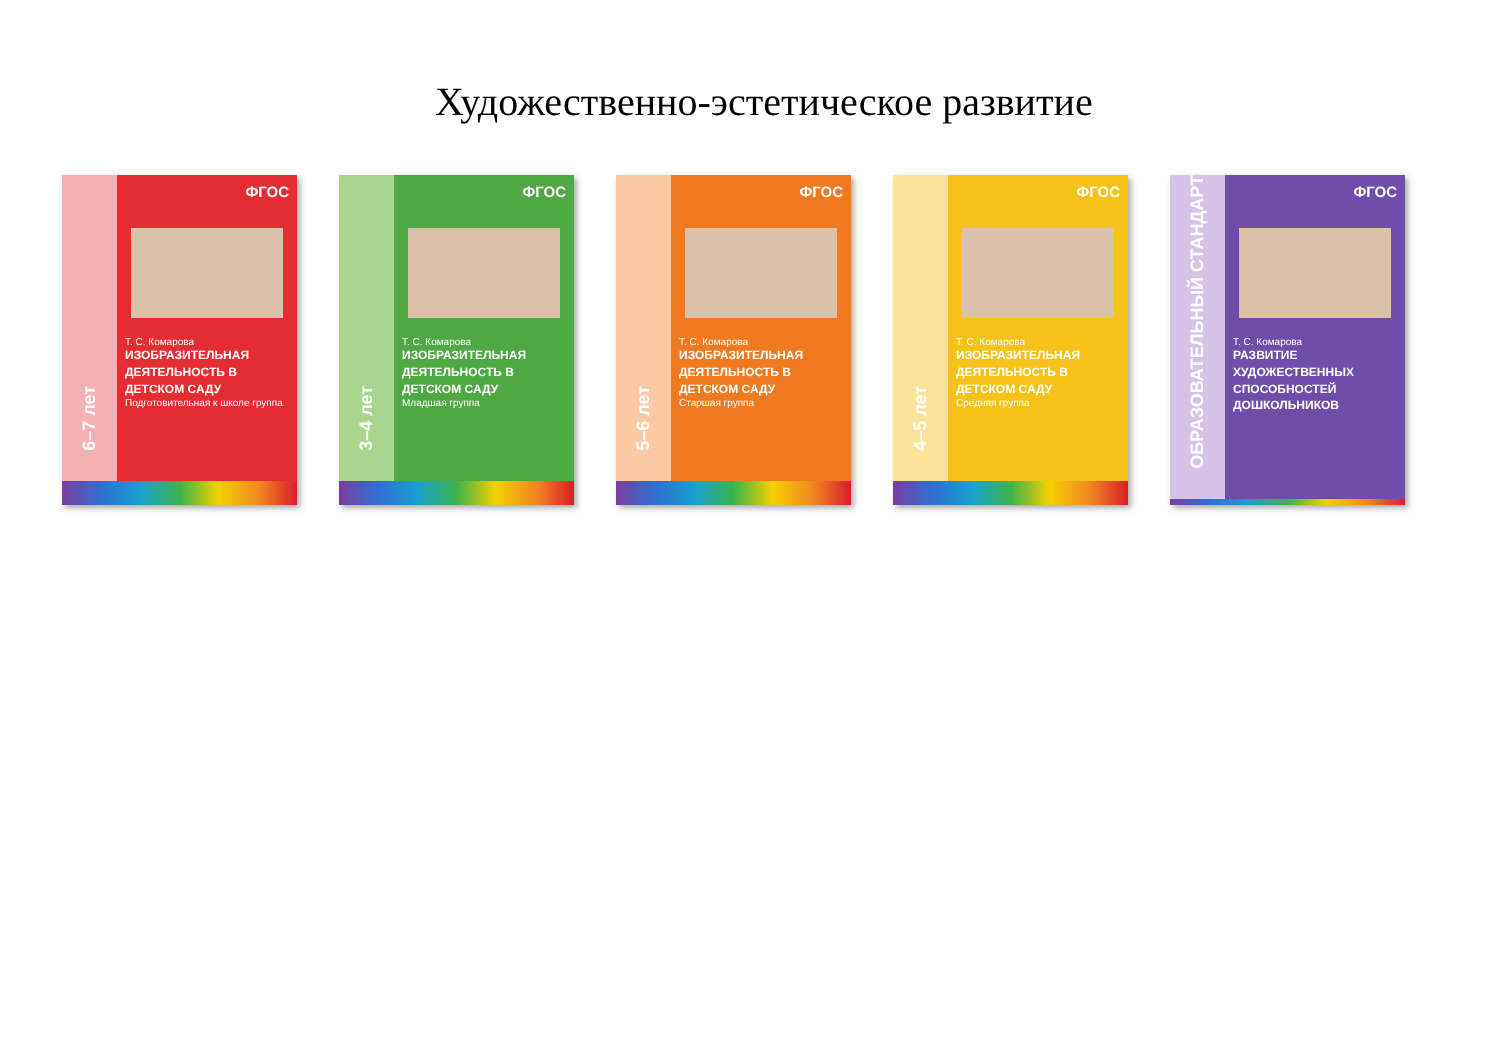Художественно-эстетическое развитие
6–7 лет
ФГОС
Т. С. Комарова
ИЗОБРАЗИТЕЛЬНАЯ ДЕЯТЕЛЬНОСТЬ В ДЕТСКОМ САДУ
Подготовительная к школе группа
3–4 лет
ФГОС
Т. С. Комарова
ИЗОБРАЗИТЕЛЬНАЯ ДЕЯТЕЛЬНОСТЬ В ДЕТСКОМ САДУ
Младшая группа
5–6 лет
ФГОС
Т. С. Комарова
ИЗОБРАЗИТЕЛЬНАЯ ДЕЯТЕЛЬНОСТЬ В ДЕТСКОМ САДУ
Старшая группа
4–5 лет
ФГОС
Т. С. Комарова
ИЗОБРАЗИТЕЛЬНАЯ ДЕЯТЕЛЬНОСТЬ В ДЕТСКОМ САДУ
Средняя группа
ОБРАЗОВАТЕЛЬНЫЙ СТАНДАРТ
ФГОС
Т. С. Комарова
РАЗВИТИЕ ХУДОЖЕСТВЕННЫХ СПОСОБНОСТЕЙ ДОШКОЛЬНИКОВ